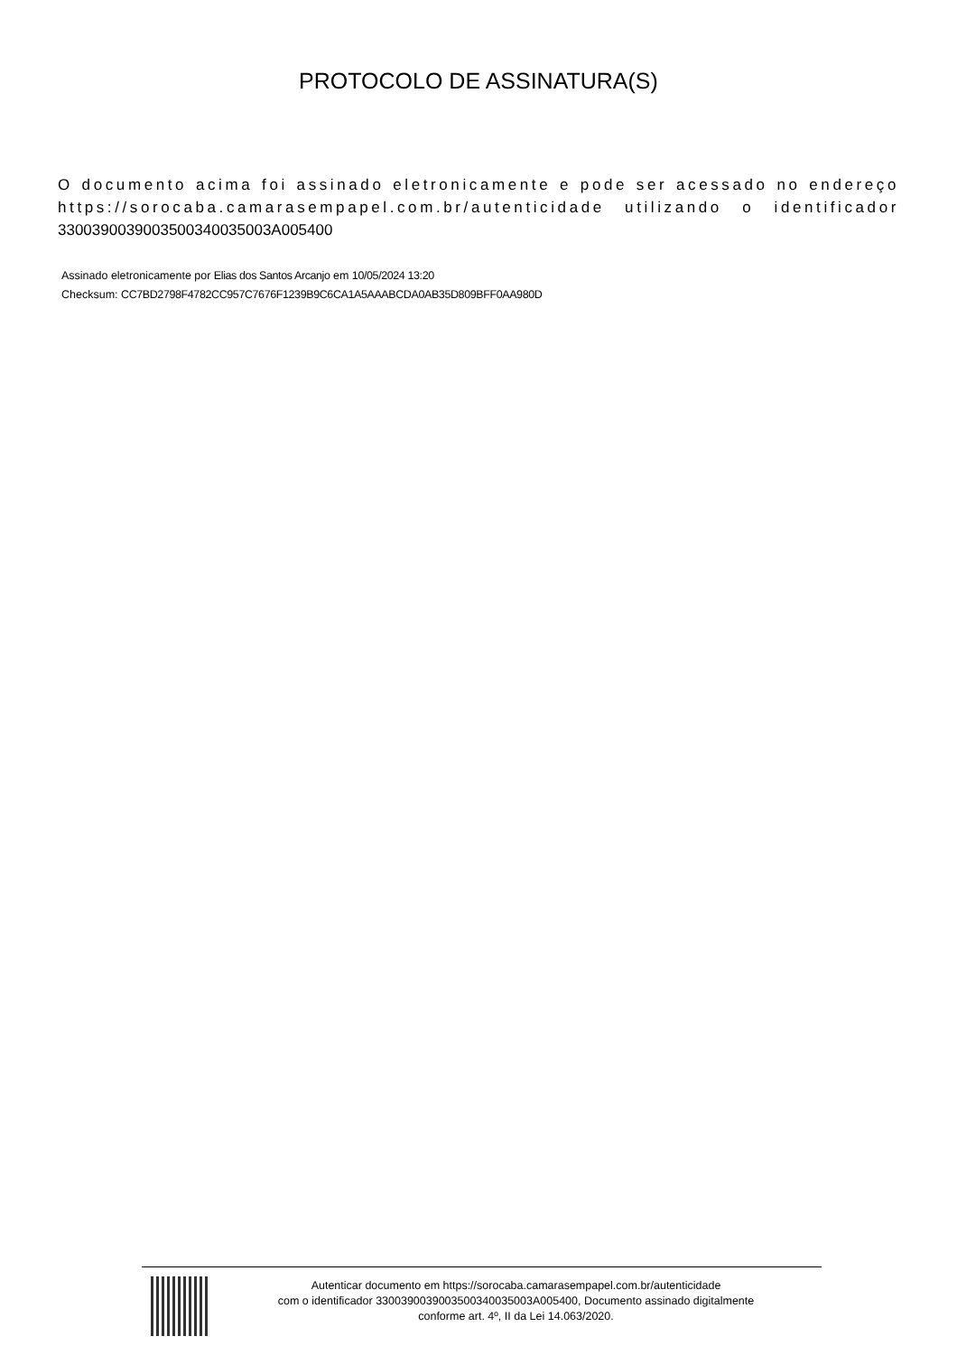PROTOCOLO DE ASSINATURA(S)
O documento acima foi assinado eletronicamente e pode ser acessado no endereço https://sorocaba.camarasempapel.com.br/autenticidade utilizando o identificador 330039003900350034003500​3A005400
Assinado eletronicamente por Elias dos Santos Arcanjo em 10/05/2024 13:20
Checksum: CC7BD2798F4782CC957C7676F1239B9C6CA1A5AAABCDA0AB35D809BFF0AA980D
Autenticar documento em https://sorocaba.camarasempapel.com.br/autenticidade
com o identificador 3300390039003500340035003A005400, Documento assinado digitalmente
conforme art. 4º, II da Lei 14.063/2020.